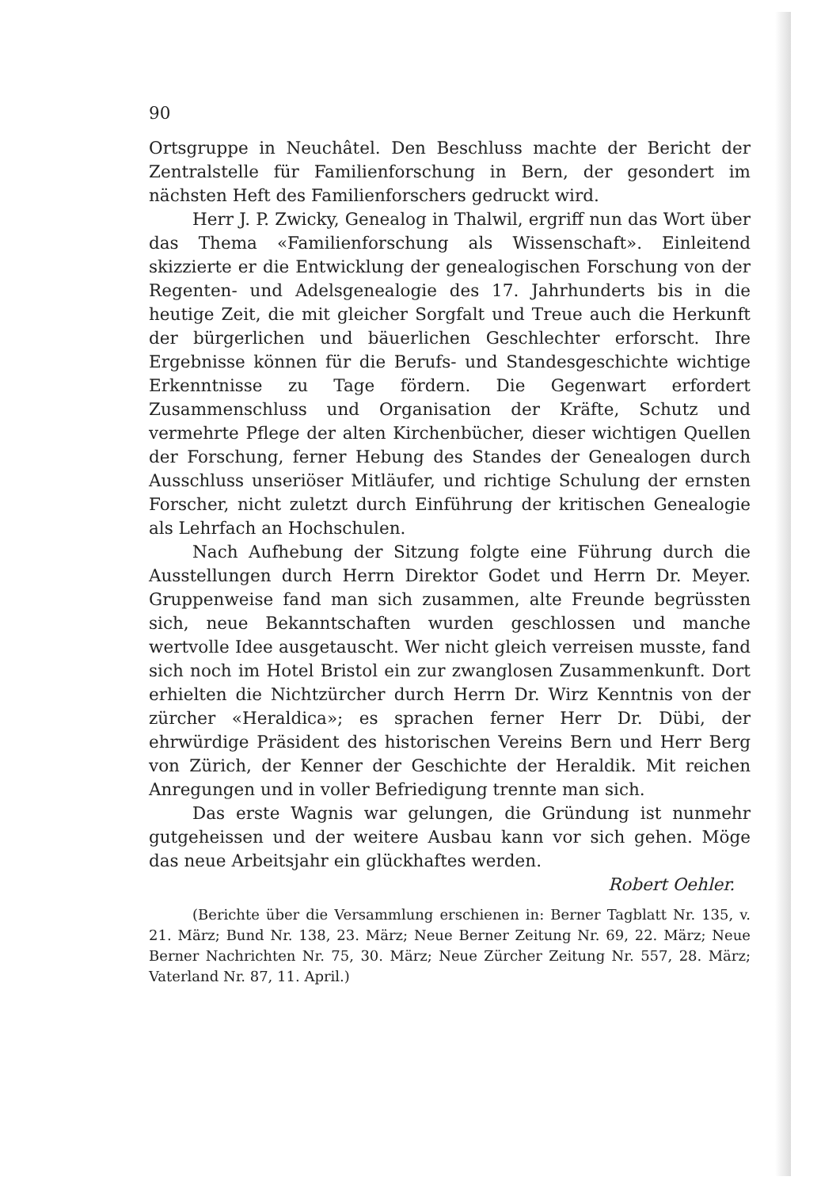90
Ortsgruppe in Neuchâtel. Den Beschluss machte der Bericht der Zentralstelle für Familienforschung in Bern, der gesondert im nächsten Heft des Familienforschers gedruckt wird.
Herr J. P. Zwicky, Genealog in Thalwil, ergriff nun das Wort über das Thema «Familienforschung als Wissenschaft». Einleitend skizzierte er die Entwicklung der genealogischen Forschung von der Regenten- und Adelsgenealogie des 17. Jahrhunderts bis in die heutige Zeit, die mit gleicher Sorgfalt und Treue auch die Herkunft der bürgerlichen und bäuerlichen Geschlechter erforscht. Ihre Ergebnisse können für die Berufs- und Standesgeschichte wichtige Erkenntnisse zu Tage fördern. Die Gegenwart erfordert Zusammenschluss und Organisation der Kräfte, Schutz und vermehrte Pflege der alten Kirchenbücher, dieser wichtigen Quellen der Forschung, ferner Hebung des Standes der Genealogen durch Ausschluss unseriöser Mitläufer, und richtige Schulung der ernsten Forscher, nicht zuletzt durch Einführung der kritischen Genealogie als Lehrfach an Hochschulen.
Nach Aufhebung der Sitzung folgte eine Führung durch die Ausstellungen durch Herrn Direktor Godet und Herrn Dr. Meyer. Gruppenweise fand man sich zusammen, alte Freunde begrüssten sich, neue Bekanntschaften wurden geschlossen und manche wertvolle Idee ausgetauscht. Wer nicht gleich verreisen musste, fand sich noch im Hotel Bristol ein zur zwanglosen Zusammenkunft. Dort erhielten die Nichtzürcher durch Herrn Dr. Wirz Kenntnis von der zürcher «Heraldica»; es sprachen ferner Herr Dr. Dübi, der ehrwürdige Präsident des historischen Vereins Bern und Herr Berg von Zürich, der Kenner der Geschichte der Heraldik. Mit reichen Anregungen und in voller Befriedigung trennte man sich.
Das erste Wagnis war gelungen, die Gründung ist nunmehr gutgeheissen und der weitere Ausbau kann vor sich gehen. Möge das neue Arbeitsjahr ein glückhaftes werden.
Robert Oehler.
(Berichte über die Versammlung erschienen in: Berner Tagblatt Nr. 135, v. 21. März; Bund Nr. 138, 23. März; Neue Berner Zeitung Nr. 69, 22. März; Neue Berner Nachrichten Nr. 75, 30. März; Neue Zürcher Zeitung Nr. 557, 28. März; Vaterland Nr. 87, 11. April.)